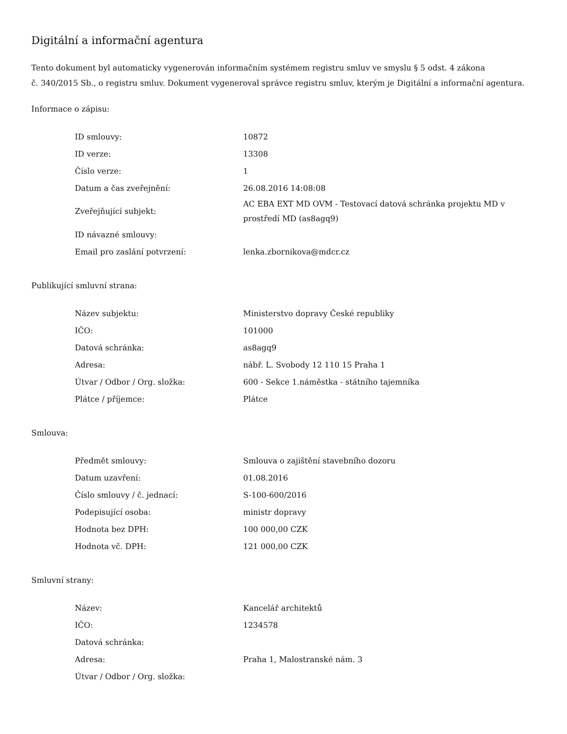Digitální a informační agentura
Tento dokument byl automaticky vygenerován informačním systémem registru smluv ve smyslu § 5 odst. 4 zákona
č. 340/2015 Sb., o registru smluv. Dokument vygeneroval správce registru smluv, kterým je Digitální a informační agentura.
Informace o zápisu:
| ID smlouvy: | 10872 |
| ID verze: | 13308 |
| Číslo verze: | 1 |
| Datum a čas zveřejnění: | 26.08.2016 14:08:08 |
| Zveřejňující subjekt: | AC EBA EXT MD OVM - Testovací datová schránka projektu MD v prostředí MD (as8agq9) |
| ID návazné smlouvy: | |
| Email pro zaslání potvrzení: | lenka.zbornikova@mdcr.cz |
Publikující smluvní strana:
| Název subjektu: | Ministerstvo dopravy České republiky |
| IČO: | 101000 |
| Datová schránka: | as8agq9 |
| Adresa: | nábř. L. Svobody 12 110 15 Praha 1 |
| Útvar / Odbor / Org. složka: | 600 - Sekce 1.náměstka - státního tajemníka |
| Plátce / příjemce: | Plátce |
Smlouva:
| Předmět smlouvy: | Smlouva o zajištění stavebního dozoru |
| Datum uzavření: | 01.08.2016 |
| Číslo smlouvy / č. jednací: | S-100-600/2016 |
| Podepisující osoba: | ministr dopravy |
| Hodnota bez DPH: | 100 000,00 CZK |
| Hodnota vč. DPH: | 121 000,00 CZK |
Smluvní strany:
| Název: | Kancelář architektů |
| IČO: | 1234578 |
| Datová schránka: | |
| Adresa: | Praha 1, Malostranské nám. 3 |
| Útvar / Odbor / Org. složka: | |